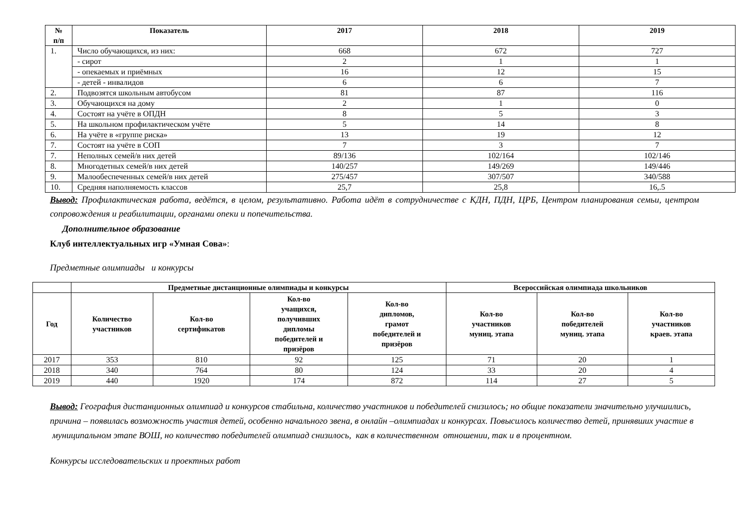| № п/п | Показатель | 2017 | 2018 | 2019 |
| --- | --- | --- | --- | --- |
| 1. | Число обучающихся, из них: | 668 | 672 | 727 |
| | - сирот | 2 | 1 | 1 |
| | - опекаемых и приёмных | 16 | 12 | 15 |
| | - детей - инвалидов | 6 | 6 | 7 |
| 2. | Подвозятся школьным автобусом | 81 | 87 | 116 |
| 3. | Обучающихся на дому | 2 | 1 | 0 |
| 4. | Состоят на учёте в ОПДН | 8 | 5 | 3 |
| 5. | На школьном профилактическом учёте | 5 | 14 | 8 |
| 6. | На учёте в «группе риска» | 13 | 19 | 12 |
| 7. | Состоят на учёте в СОП | 7 | 3 | 7 |
| 7. | Неполных семей/в них детей | 89/136 | 102/164 | 102/146 |
| 8. | Многодетных семей/в них детей | 140/257 | 149/269 | 149/446 |
| 9. | Малообеспеченных семей/в них детей | 275/457 | 307/507 | 340/588 |
| 10. | Средняя наполняемость классов | 25,7 | 25,8 | 16,.5 |
Вывод: Профилактическая работа, ведётся, в целом, результативно. Работа идёт в сотрудничестве с КДН, ПДН, ЦРБ, Центром планирования семьи, центром сопровождения и реабилитации, органами опеки и попечительства.
Дополнительное образование
Клуб интеллектуальных игр «Умная Сова»:
Предметные олимпиады и конкурсы
| | Предметные дистанционные олимпиады и конкурсы | | | | Всероссийская олимпиада школьников | | |
| --- | --- | --- | --- | --- | --- | --- | --- |
| Год | Количество участников | Кол-во сертификатов | Кол-во учащихся, получивших дипломы победителей и призёров | Кол-во дипломов, грамот победителей и призёров | Кол-во участников муниц. этапа | Кол-во победителей муниц. этапа | Кол-во участников краев. этапа |
| 2017 | 353 | 810 | 92 | 125 | 71 | 20 | 1 |
| 2018 | 340 | 764 | 80 | 124 | 33 | 20 | 4 |
| 2019 | 440 | 1920 | 174 | 872 | 114 | 27 | 5 |
Вывод: География дистанционных олимпиад и конкурсов стабильна, количество участников и победителей снизилось; но общие показатели значительно улучшились, причина – появилась возможность участия детей, особенно начального звена, в онлайн –олимпиадах и конкурсах. Повысилось количество детей, принявших участие в муниципальном этапе ВОШ, но количество победителей олимпиад снизилось, как в количественном отношении, так и в процентном.
Конкурсы исследовательских и проектных работ